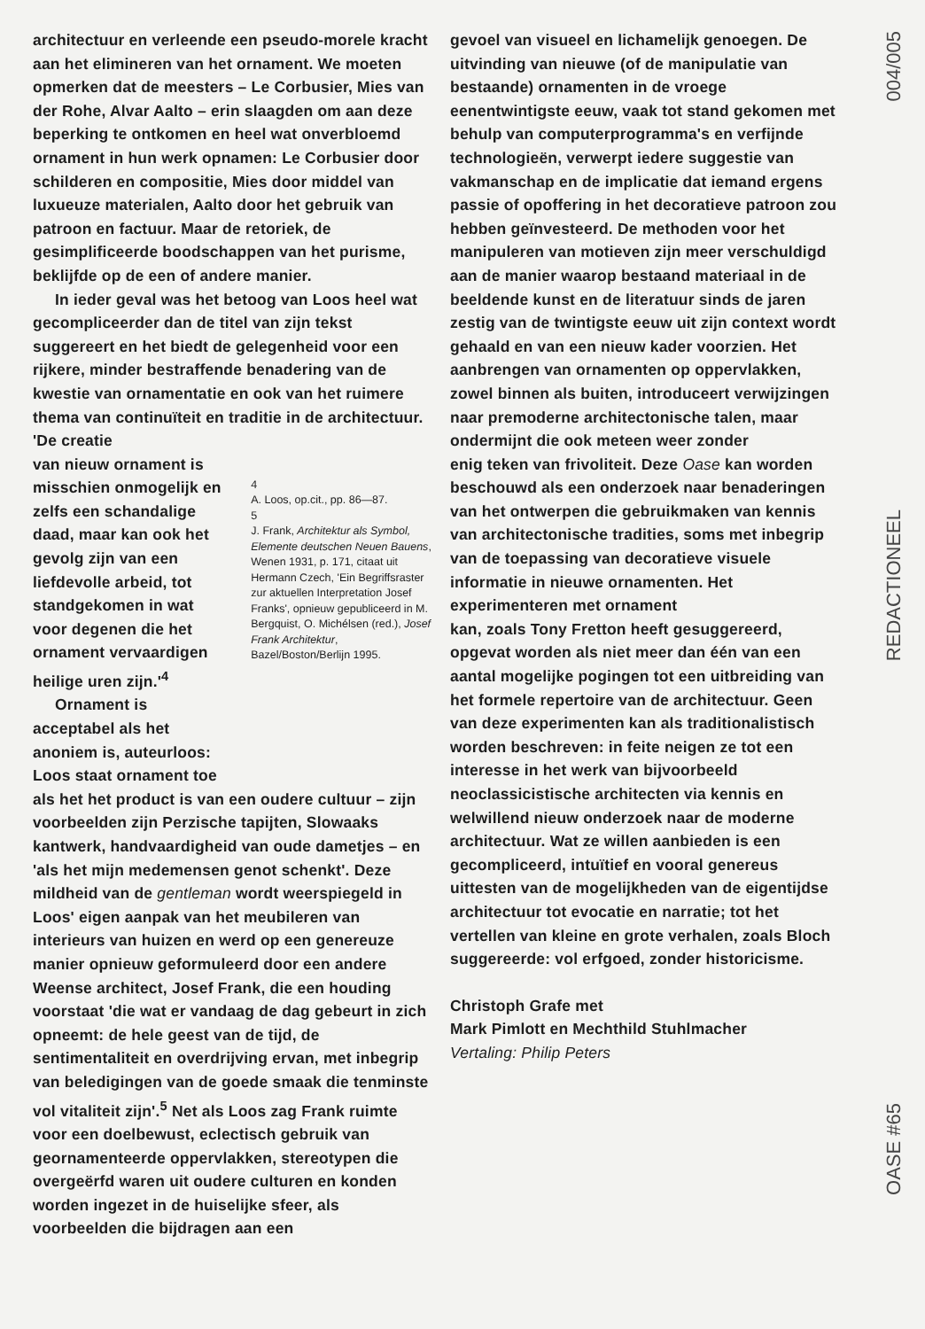architectuur en verleende een pseudo-morele kracht aan het elimineren van het ornament. We moeten opmerken dat de meesters – Le Corbusier, Mies van der Rohe, Alvar Aalto – erin slaagden om aan deze beperking te ontkomen en heel wat onverbloemd ornament in hun werk opnamen: Le Corbusier door schilderen en compositie, Mies door middel van luxueuze materialen, Aalto door het gebruik van patroon en factuur. Maar de retoriek, de gesimplificeerde boodschappen van het purisme, beklijfde op de een of andere manier.
In ieder geval was het betoog van Loos heel wat gecompliceerder dan de titel van zijn tekst suggereert en het biedt de gelegenheid voor een rijkere, minder bestraffende benadering van de kwestie van ornamentatie en ook van het ruimere thema van continuïteit en traditie in de architectuur. 'De creatie
van nieuw ornament is misschien onmogelijk en zelfs een schandalige daad, maar kan ook het gevolg zijn van een liefdevolle arbeid, tot standgekomen in wat voor degenen die het ornament vervaardigen heilige uren zijn.'<sup>4</sup>
Ornament is acceptabel als het anoniem is, auteurloos: Loos staat ornament toe
4
A. Loos, op.cit., pp. 86—87.
5
J. Frank, Architektur als Symbol, Elemente deutschen Neuen Bauens, Wenen 1931, p. 171, citaat uit Hermann Czech, 'Ein Begriffsraster zur aktuellen Interpretation Josef Franks', opnieuw gepubliceerd in M. Bergquist, O. Michélsen (red.), Josef Frank Architektur, Bazel/Boston/Berlijn 1995.
als het het product is van een oudere cultuur – zijn voorbeelden zijn Perzische tapijten, Slowaaks kantwerk, handvaardigheid van oude dametjes – en 'als het mijn medemensen genot schenkt'. Deze mildheid van de gentleman wordt weerspiegeld in Loos' eigen aanpak van het meubileren van interieurs van huizen en werd op een genereuze manier opnieuw geformuleerd door een andere Weense architect, Josef Frank, die een houding voorstaat 'die wat er vandaag de dag gebeurt in zich opneemt: de hele geest van de tijd, de sentimentaliteit en overdrijving ervan, met inbegrip van beledigingen van de goede smaak die tenminste vol vitaliteit zijn'.<sup>5</sup> Net als Loos zag Frank ruimte voor een doelbewust, eclectisch gebruik van geornamenteerde oppervlakken, stereotypen die overgeërfd waren uit oudere culturen en konden worden ingezet in de huiselijke sfeer, als voorbeelden die bijdragen aan een
gevoel van visueel en lichamelijk genoegen. De uitvinding van nieuwe (of de manipulatie van bestaande) ornamenten in de vroege eenentwintigste eeuw, vaak tot stand gekomen met behulp van computerprogramma's en verfijnde technologieën, verwerpt iedere suggestie van vakmanschap en de implicatie dat iemand ergens passie of opoffering in het decoratieve patroon zou hebben geïnvesteerd. De methoden voor het manipuleren van motieven zijn meer verschuldigd aan de manier waarop bestaand materiaal in de beeldende kunst en de literatuur sinds de jaren zestig van de twintigste eeuw uit zijn context wordt gehaald en van een nieuw kader voorzien. Het aanbrengen van ornamenten op oppervlakken, zowel binnen als buiten, introduceert verwijzingen naar premoderne architectonische talen, maar ondermijnt die ook meteen weer zonder
enig teken van frivoliteit. Deze Oase kan worden beschouwd als een onderzoek naar benaderingen van het ontwerpen die gebruikmaken van kennis van architectonische tradities, soms met inbegrip van de toepassing van decoratieve visuele informatie in nieuwe ornamenten. Het experimenteren met ornament
kan, zoals Tony Fretton heeft gesuggereerd, opgevat worden als niet meer dan één van een aantal mogelijke pogingen tot een uitbreiding van het formele repertoire van de architectuur. Geen van deze experimenten kan als traditionalistisch worden beschreven: in feite neigen ze tot een interesse in het werk van bijvoorbeeld neoclassicistische architecten via kennis en welwillend nieuw onderzoek naar de moderne architectuur. Wat ze willen aanbieden is een gecompliceerd, intuïtief en vooral genereus uittesten van de mogelijkheden van de eigentijdse architectuur tot evocatie en narratie; tot het vertellen van kleine en grote verhalen, zoals Bloch suggereerde: vol erfgoed, zonder historicisme.
Christoph Grafe met
Mark Pimlott en Mechthild Stuhlmacher
Vertaling: Philip Peters
004/005
REDACTIONEEL
OASE #65